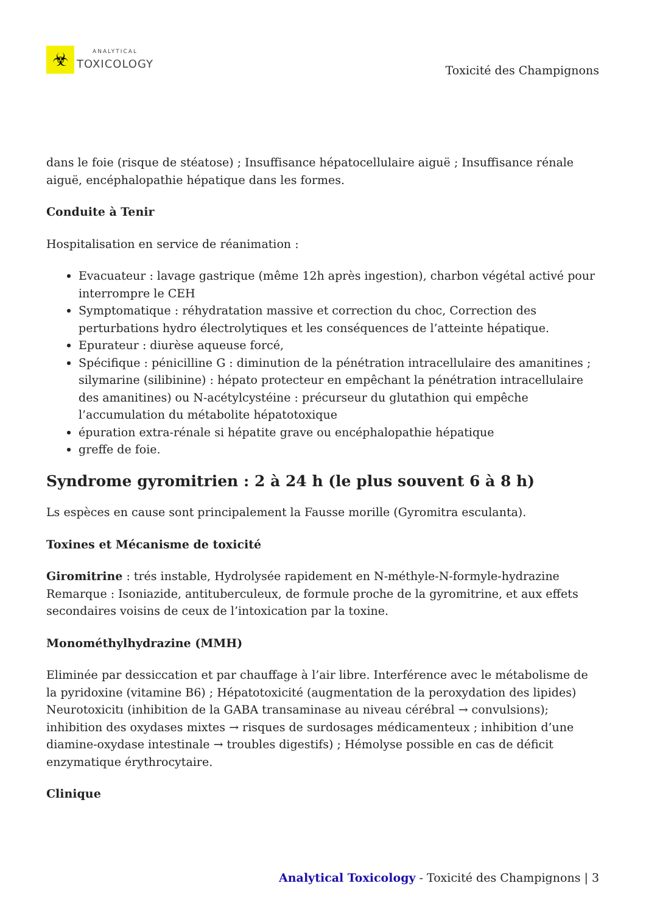☣
ANALYTICAL
TOXICOLOGY
Toxicité des Champignons
dans le foie (risque de stéatose) ; Insuffisance hépatocellulaire aiguë ; Insuffisance rénale aiguë, encéphalopathie hépatique dans les formes.
Conduite à Tenir
Hospitalisation en service de réanimation :
Evacuateur : lavage gastrique (même 12h après ingestion), charbon végétal activé pour interrompre le CEH
Symptomatique : réhydratation massive et correction du choc, Correction des perturbations hydro électrolytiques et les conséquences de l’atteinte hépatique.
Epurateur : diurèse aqueuse forcé,
Spécifique : pénicilline G : diminution de la pénétration intracellulaire des amanitines ; silymarine (silibinine) : hépato protecteur en empêchant la pénétration intracellulaire des amanitines) ou N-acétylcystéine : précurseur du glutathion qui empêche l’accumulation du métabolite hépatotoxique
épuration extra-rénale si hépatite grave ou encéphalopathie hépatique
greffe de foie.
Syndrome gyromitrien : 2 à 24 h (le plus souvent 6 à 8 h)
Ls espèces en cause sont principalement la Fausse morille (Gyromitra esculanta).
Toxines et Mécanisme de toxicité
Giromitrine : trés instable, Hydrolysée rapidement en N-méthyle-N-formyle-hydrazine Remarque : Isoniazide, antituberculeux, de formule proche de la gyromitrine, et aux effets secondaires voisins de ceux de l’intoxication par la toxine.
Monométhylhydrazine (MMH)
Eliminée par dessiccation et par chauffage à l’air libre. Interférence avec le métabolisme de la pyridoxine (vitamine B6) ; Hépatotoxicité (augmentation de la peroxydation des lipides) Neurotoxicitı (inhibition de la GABA transaminase au niveau cérébral → convulsions); inhibition des oxydases mixtes → risques de surdosages médicamenteux ; inhibition d’une diamine-oxydase intestinale → troubles digestifs) ; Hémolyse possible en cas de déficit enzymatique érythrocytaire.
Clinique
Analytical Toxicology - Toxicité des Champignons | 3